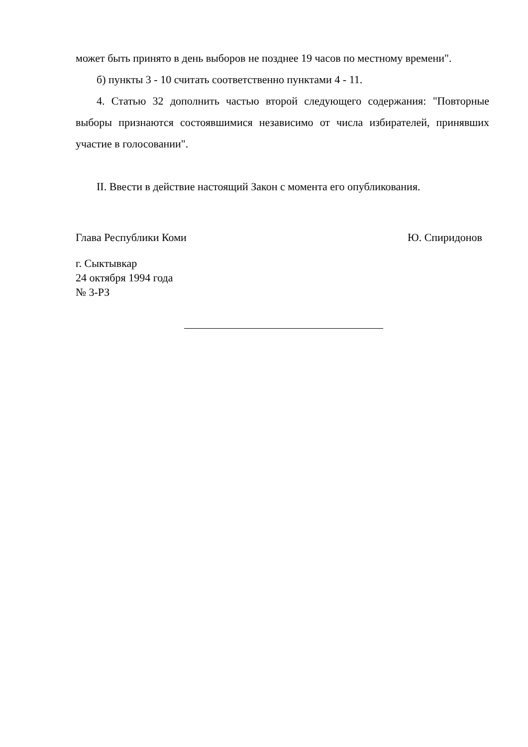может быть принято в день выборов не позднее 19 часов по местному времени".
б) пункты 3 - 10 считать соответственно пунктами 4 - 11.
4. Статью 32 дополнить частью второй следующего содержания: "Повторные выборы признаются состоявшимися независимо от числа избирателей, принявших участие в голосовании".
II. Ввести в действие настоящий Закон с момента его опубликования.
Глава Республики Коми Ю. Спиридонов
г. Сыктывкар
24 октября 1994 года
№ 3-РЗ